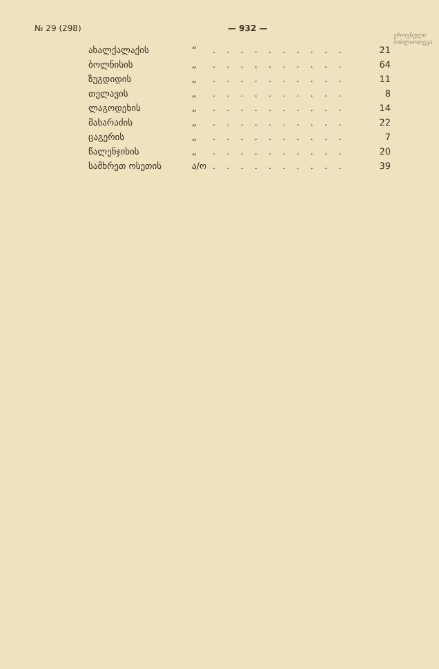№ 29 (298) — 932 —
ეროვნული
ბიბლიოთეკა
| ახალქალაქის | “ | . . . . . . . . . . | 21 |
| ბოლნისის | „ | . . . . . . . . . . | 64 |
| ზუგდიდის | „ | . . . . . . . . . . | 11 |
| თელავის | „ | . . . . . . . . . . | 8 |
| ლაგოდეხის | „ | . . . . . . . . . . | 14 |
| მახარაძის | „ | . . . . . . . . . . | 22 |
| ცაგერის | „ | . . . . . . . . . . | 7 |
| წალენჯიხის | „ | . . . . . . . . . . | 20 |
| სამხრეთ ოსეთის | ა/ო | . . . . . . . . . . | 39 |